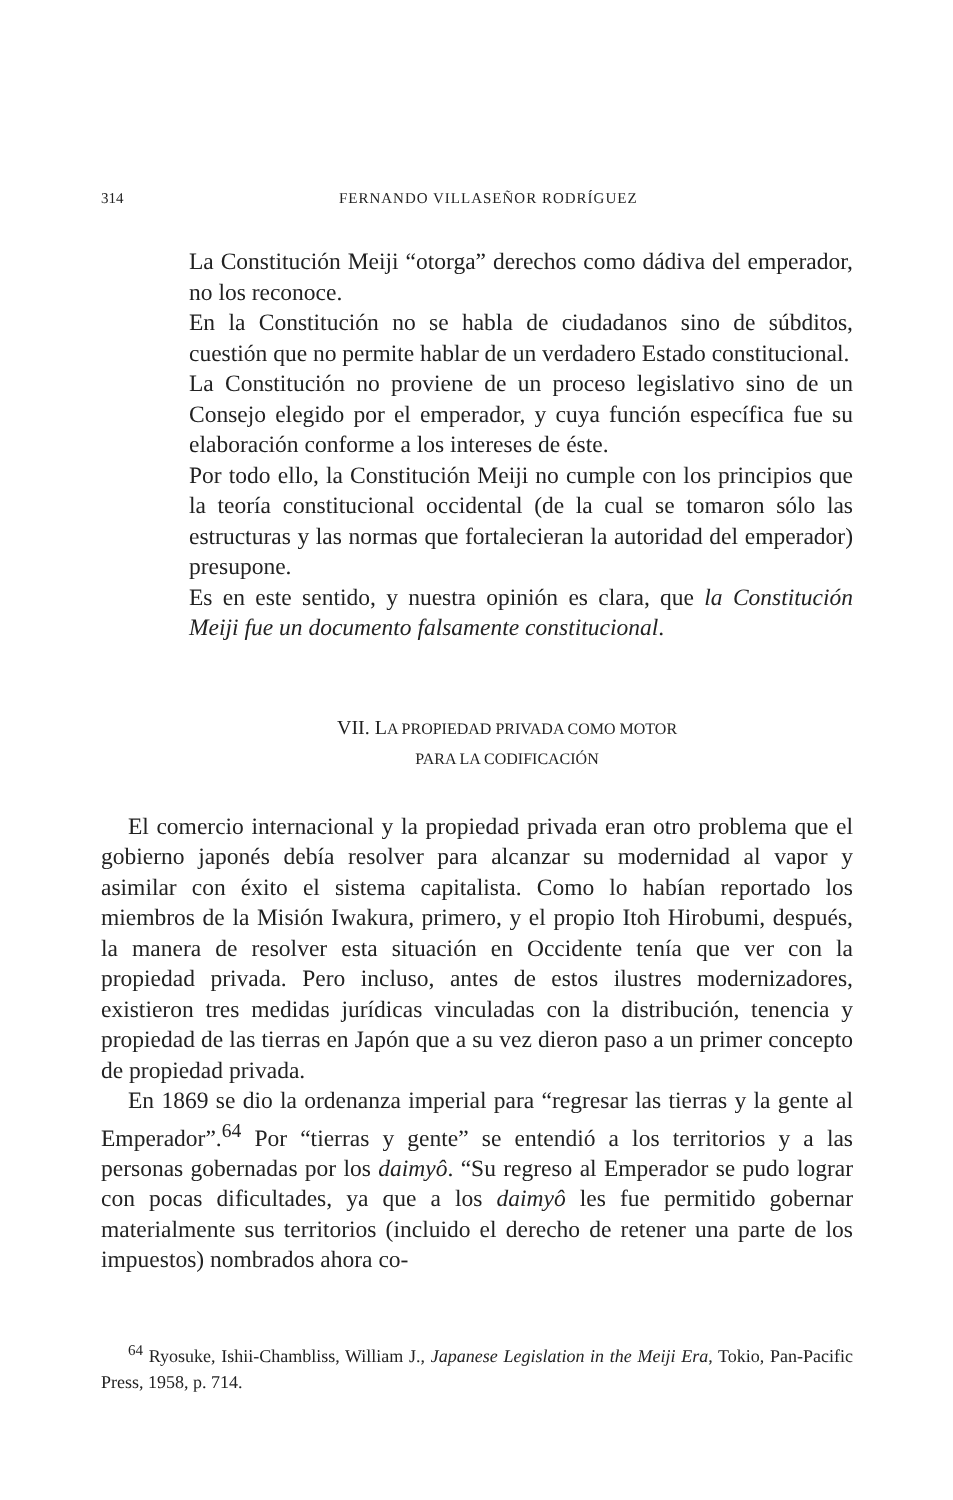314
FERNANDO VILLASEÑOR RODRÍGUEZ
La Constitución Meiji “otorga” derechos como dádiva del emperador, no los reconoce.
En la Constitución no se habla de ciudadanos sino de súbditos, cuestión que no permite hablar de un verdadero Estado constitucional.
La Constitución no proviene de un proceso legislativo sino de un Consejo elegido por el emperador, y cuya función específica fue su elaboración conforme a los intereses de éste.
Por todo ello, la Constitución Meiji no cumple con los principios que la teoría constitucional occidental (de la cual se tomaron sólo las estructuras y las normas que fortalecieran la autoridad del emperador) presupone.
Es en este sentido, y nuestra opinión es clara, que la Constitución Meiji fue un documento falsamente constitucional.
VII. LA PROPIEDAD PRIVADA COMO MOTOR
PARA LA CODIFICACIÓN
El comercio internacional y la propiedad privada eran otro problema que el gobierno japonés debía resolver para alcanzar su modernidad al vapor y asimilar con éxito el sistema capitalista. Como lo habían reportado los miembros de la Misión Iwakura, primero, y el propio Itoh Hirobumi, después, la manera de resolver esta situación en Occidente tenía que ver con la propiedad privada. Pero incluso, antes de estos ilustres modernizadores, existieron tres medidas jurídicas vinculadas con la distribución, tenencia y propiedad de las tierras en Japón que a su vez dieron paso a un primer concepto de propiedad privada.
En 1869 se dio la ordenanza imperial para “regresar las tierras y la gente al Emperador”.<sup>64</sup> Por “tierras y gente” se entendió a los territorios y a las personas gobernadas por los daimyô. “Su regreso al Emperador se pudo lograr con pocas dificultades, ya que a los daimyô les fue permitido gobernar materialmente sus territorios (incluido el derecho de retener una parte de los impuestos) nombrados ahora co-
<sup>64</sup> Ryosuke, Ishii-Chambliss, William J., Japanese Legislation in the Meiji Era, Tokio, Pan-Pacific Press, 1958, p. 714.